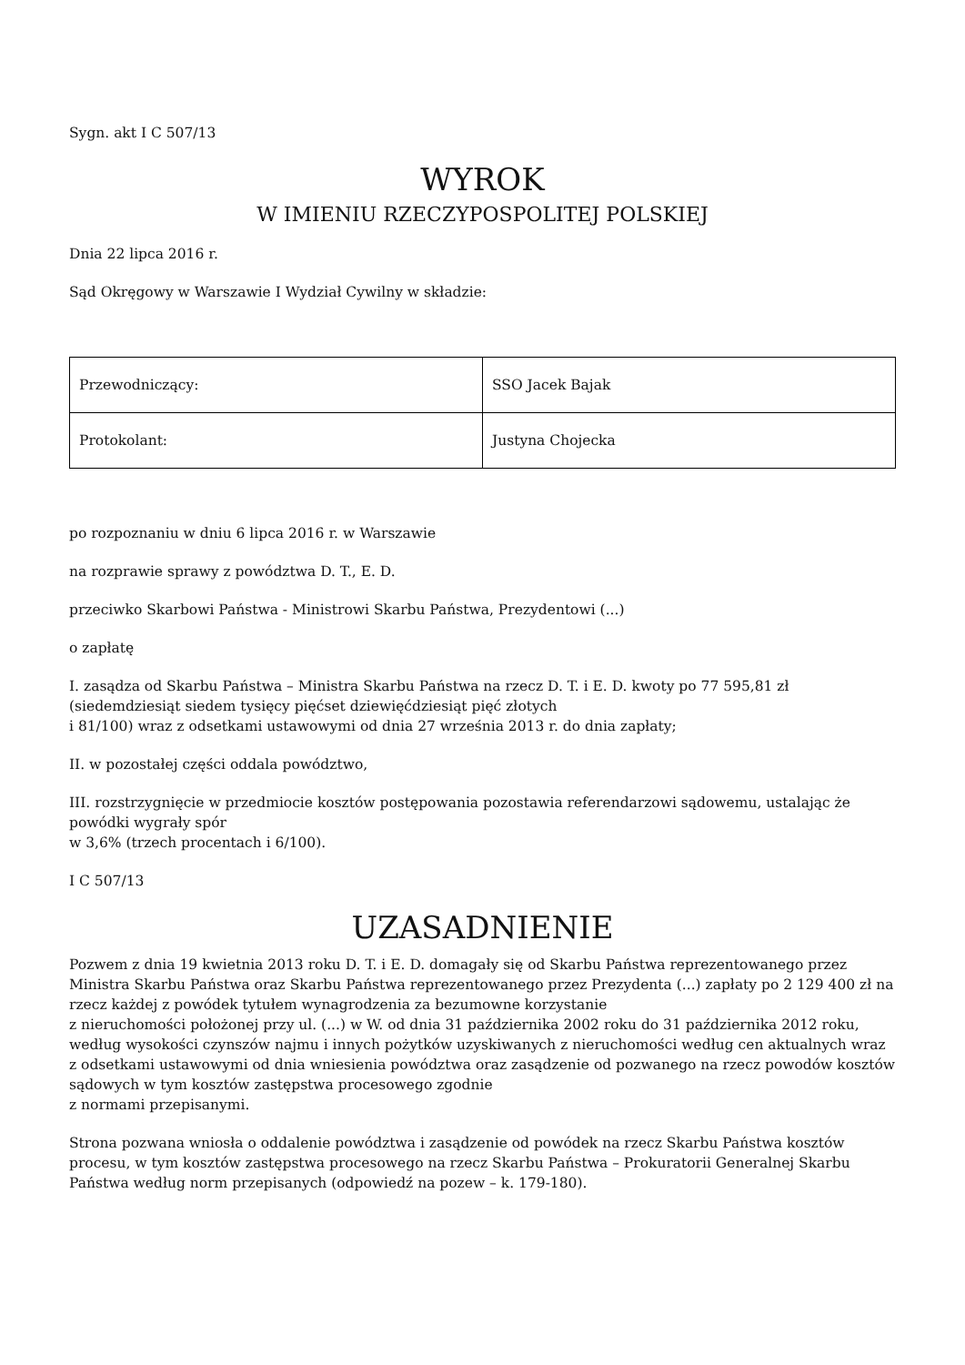Sygn. akt I C 507/13
WYROK
W IMIENIU RZECZYPOSPOLITEJ POLSKIEJ
Dnia 22 lipca 2016 r.
Sąd Okręgowy w Warszawie I Wydział Cywilny w składzie:
| Przewodniczący: | SSO Jacek Bajak |
| Protokolant: | Justyna Chojecka |
po rozpoznaniu w dniu 6 lipca 2016 r. w Warszawie
na rozprawie sprawy z powództwa D. T., E. D.
przeciwko Skarbowi Państwa - Ministrowi Skarbu Państwa, Prezydentowi (...)
o zapłatę
I. zasądza od Skarbu Państwa – Ministra Skarbu Państwa na rzecz D. T. i E. D. kwoty po 77 595,81 zł (siedemdziesiąt siedem tysięcy pięćset dziewięćdziesiąt pięć złotych
i 81/100) wraz z odsetkami ustawowymi od dnia 27 września 2013 r. do dnia zapłaty;
II. w pozostałej części oddala powództwo,
III. rozstrzygnięcie w przedmiocie kosztów postępowania pozostawia referendarzowi sądowemu, ustalając że powódki wygrały spór
w 3,6% (trzech procentach i 6/100).
I C 507/13
UZASADNIENIE
Pozwem z dnia 19 kwietnia 2013 roku D. T. i E. D. domagały się od Skarbu Państwa reprezentowanego przez Ministra Skarbu Państwa oraz Skarbu Państwa reprezentowanego przez Prezydenta (...) zapłaty po 2 129 400 zł na rzecz każdej z powódek tytułem wynagrodzenia za bezumowne korzystanie
z nieruchomości położonej przy ul. (...) w W. od dnia 31 października 2002 roku do 31 października 2012 roku, według wysokości czynszów najmu i innych pożytków uzyskiwanych z nieruchomości według cen aktualnych wraz z odsetkami ustawowymi od dnia wniesienia powództwa oraz zasądzenie od pozwanego na rzecz powodów kosztów sądowych w tym kosztów zastępstwa procesowego zgodnie
z normami przepisanymi.
Strona pozwana wniosła o oddalenie powództwa i zasądzenie od powódek na rzecz Skarbu Państwa kosztów procesu, w tym kosztów zastępstwa procesowego na rzecz Skarbu Państwa – Prokuratorii Generalnej Skarbu Państwa według norm przepisanych (odpowiedź na pozew – k. 179-180).